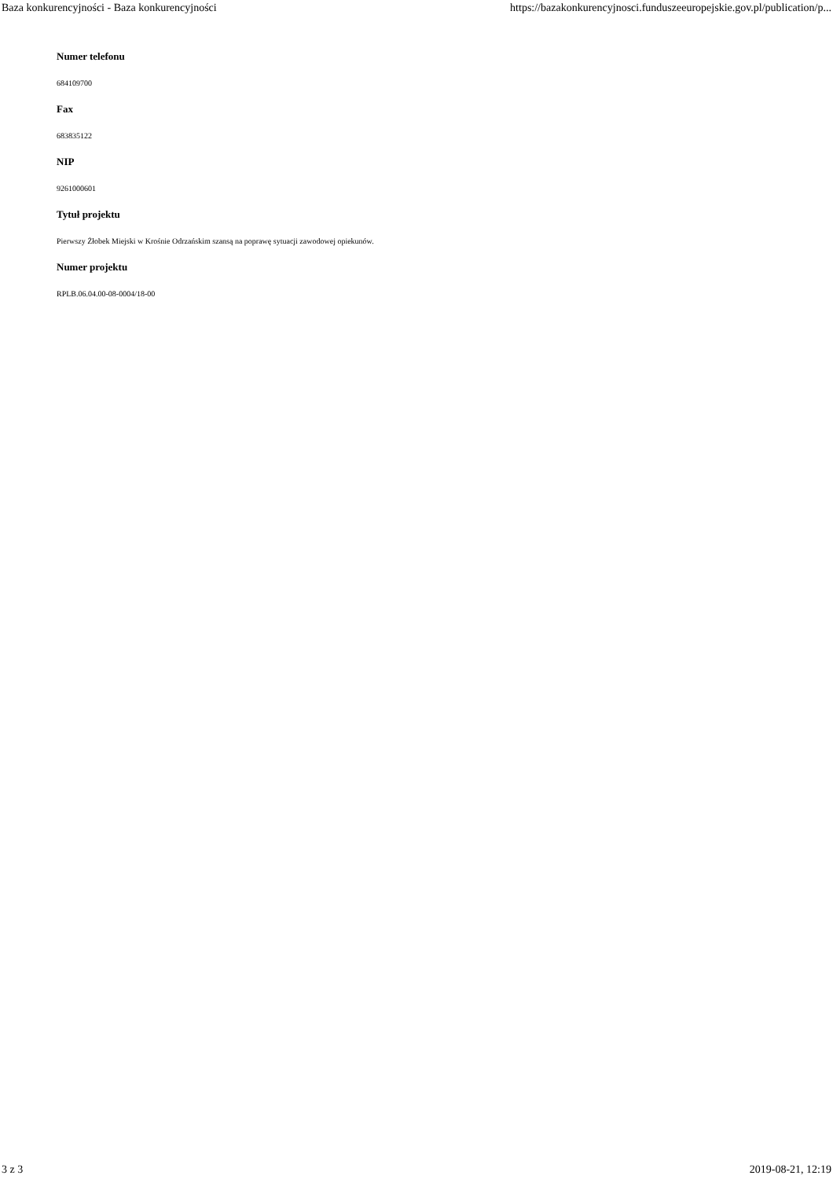Baza konkurencyjności - Baza konkurencyjności https://bazakonkurencyjnosci.funduszeeuropejskie.gov.pl/publication/p...
Numer telefonu
684109700
Fax
683835122
NIP
9261000601
Tytuł projektu
Pierwszy Żłobek Miejski w Krośnie Odrzańskim szansą na poprawę sytuacji zawodowej opiekunów.
Numer projektu
RPLB.06.04.00-08-0004/18-00
3 z 3 2019-08-21, 12:19